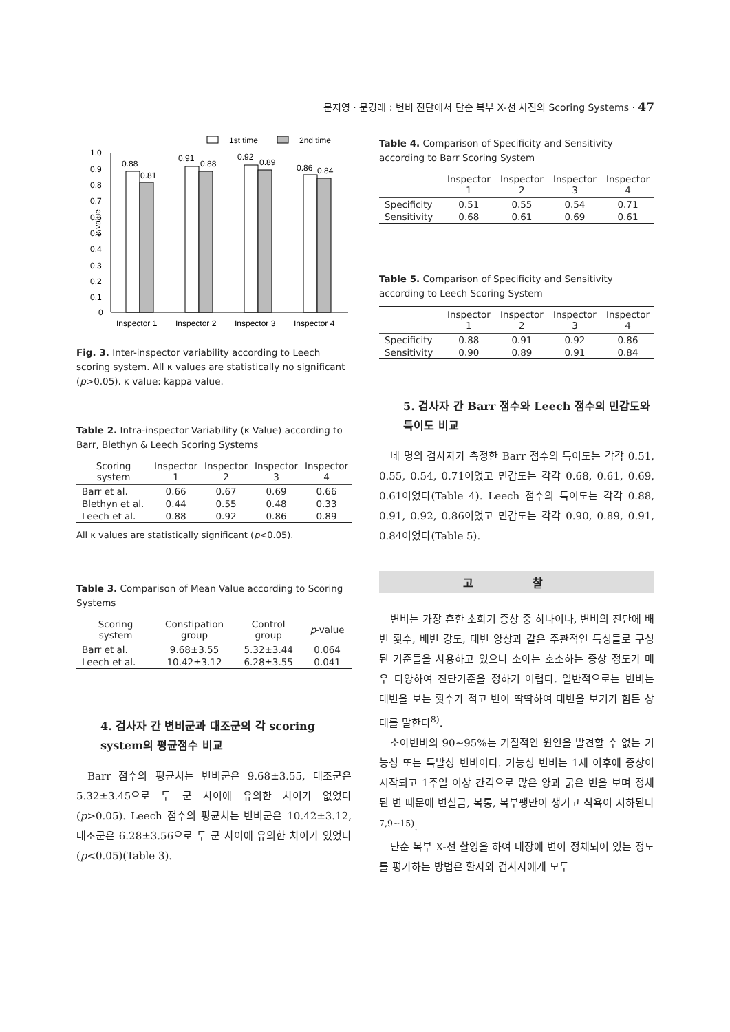문지영 · 문경래 : 변비 진단에서 단순 복부 X-선 사진의 Scoring Systems · 47
1st time
2nd time
1.0
0.9
0.8
0.7
0.6
0.5
0.4
0.3
0.2
0.1
0
κ value
0.88
0.81
0.91
0.88
0.92
0.89
0.86
0.84
Inspector 1
Inspector 2
Inspector 3
Inspector 4
Fig. 3. Inter-inspector variability according to Leech scoring system. All κ values are statistically no significant (p>0.05). κ value: kappa value.
Table 2. Intra-inspector Variability (κ Value) according to Barr, Blethyn & Leech Scoring Systems
| Scoring system | Inspector 1 | Inspector 2 | Inspector 3 | Inspector 4 |
| --- | --- | --- | --- | --- |
| Barr et al. | 0.66 | 0.67 | 0.69 | 0.66 |
| Blethyn et al. | 0.44 | 0.55 | 0.48 | 0.33 |
| Leech et al. | 0.88 | 0.92 | 0.86 | 0.89 |
All κ values are statistically significant (p<0.05).
Table 3. Comparison of Mean Value according to Scoring Systems
| Scoring system | Constipation group | Control group | p -value |
| --- | --- | --- | --- |
| Barr et al. | 9.68±3.55 | 5.32±3.44 | 0.064 |
| Leech et al. | 10.42±3.12 | 6.28±3.55 | 0.041 |
4. 검사자 간 변비군과 대조군의 각 scoring system의 평균점수 비교
Barr 점수의 평균치는 변비군은 9.68±3.55, 대조군은 5.32±3.45으로 두 군 사이에 유의한 차이가 없었다(p>0.05). Leech 점수의 평균치는 변비군은 10.42±3.12, 대조군은 6.28±3.56으로 두 군 사이에 유의한 차이가 있었다(p<0.05)(Table 3).
Table 4. Comparison of Specificity and Sensitivity according to Barr Scoring System
| | Inspector 1 | Inspector 2 | Inspector 3 | Inspector 4 |
| --- | --- | --- | --- | --- |
| Specificity | 0.51 | 0.55 | 0.54 | 0.71 |
| Sensitivity | 0.68 | 0.61 | 0.69 | 0.61 |
Table 5. Comparison of Specificity and Sensitivity according to Leech Scoring System
| | Inspector 1 | Inspector 2 | Inspector 3 | Inspector 4 |
| --- | --- | --- | --- | --- |
| Specificity | 0.88 | 0.91 | 0.92 | 0.86 |
| Sensitivity | 0.90 | 0.89 | 0.91 | 0.84 |
5. 검사자 간 Barr 점수와 Leech 점수의 민감도와 특이도 비교
네 명의 검사자가 측정한 Barr 점수의 특이도는 각각 0.51, 0.55, 0.54, 0.71이었고 민감도는 각각 0.68, 0.61, 0.69, 0.61이었다(Table 4). Leech 점수의 특이도는 각각 0.88, 0.91, 0.92, 0.86이었고 민감도는 각각 0.90, 0.89, 0.91, 0.84이었다(Table 5).
고 찰
변비는 가장 흔한 소화기 증상 중 하나이나, 변비의 진단에 배변 횟수, 배변 강도, 대변 양상과 같은 주관적인 특성들로 구성된 기준들을 사용하고 있으나 소아는 호소하는 증상 정도가 매우 다양하여 진단기준을 정하기 어렵다. 일반적으로는 변비는 대변을 보는 횟수가 적고 변이 딱딱하여 대변을 보기가 힘든 상태를 말한다<sup>8)</sup>.
소아변비의 90∼95%는 기질적인 원인을 발견할 수 없는 기능성 또는 특발성 변비이다. 기능성 변비는 1세 이후에 증상이 시작되고 1주일 이상 간격으로 많은 양과 굵은 변을 보며 정체된 변 때문에 변실금, 복통, 복부팽만이 생기고 식욕이 저하된다<sup>7,9∼15)</sup>.
단순 복부 X-선 촬영을 하여 대장에 변이 정체되어 있는 정도를 평가하는 방법은 환자와 검사자에게 모두